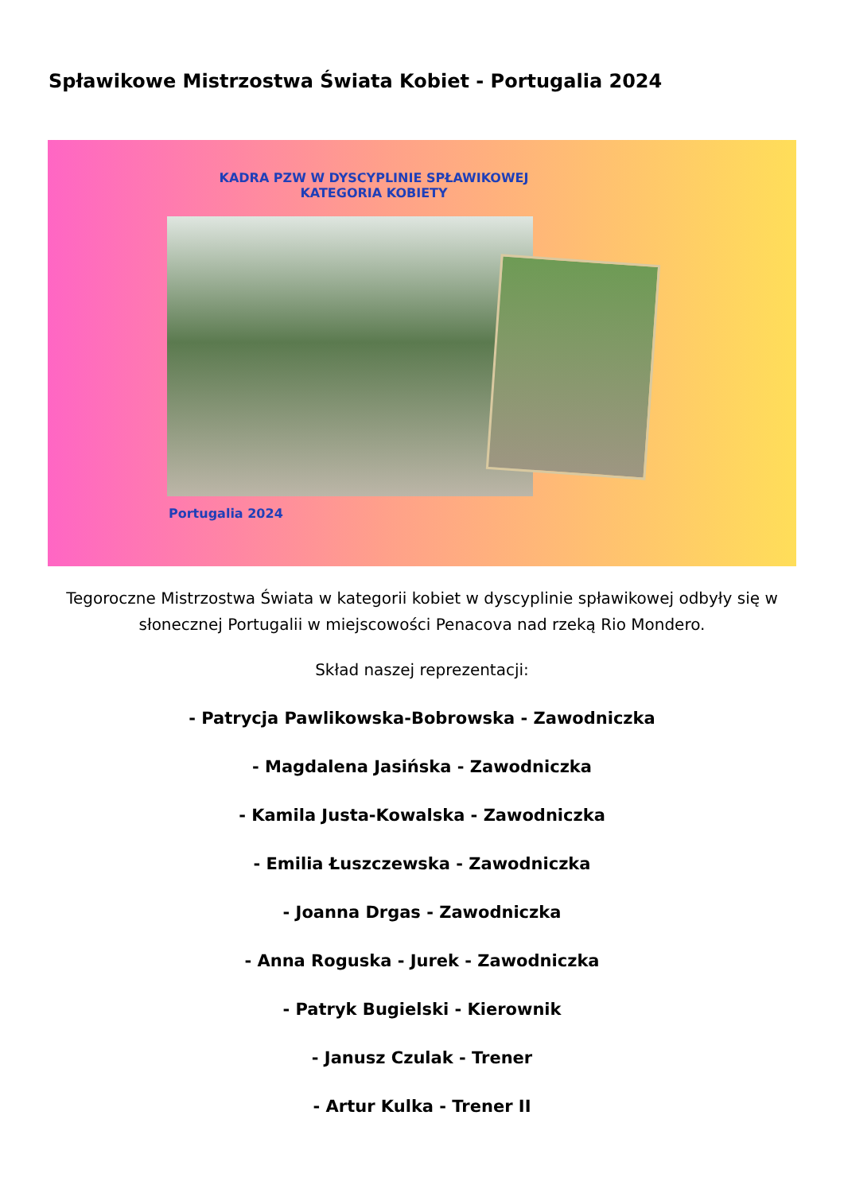Spławikowe Mistrzostwa Świata Kobiet - Portugalia 2024
KADRA PZW W DYSCYPLINIE SPŁAWIKOWEJ
KATEGORIA KOBIETY
Portugalia 2024
Tegoroczne Mistrzostwa Świata w kategorii kobiet w dyscyplinie spławikowej odbyły się w słonecznej Portugalii w miejscowości Penacova nad rzeką Rio Mondero.
Skład naszej reprezentacji:
- Patrycja Pawlikowska-Bobrowska - Zawodniczka
- Magdalena Jasińska - Zawodniczka
- Kamila Justa-Kowalska - Zawodniczka
- Emilia Łuszczewska - Zawodniczka
- Joanna Drgas - Zawodniczka
- Anna Roguska - Jurek - Zawodniczka
- Patryk Bugielski - Kierownik
- Janusz Czulak - Trener
- Artur Kulka - Trener II